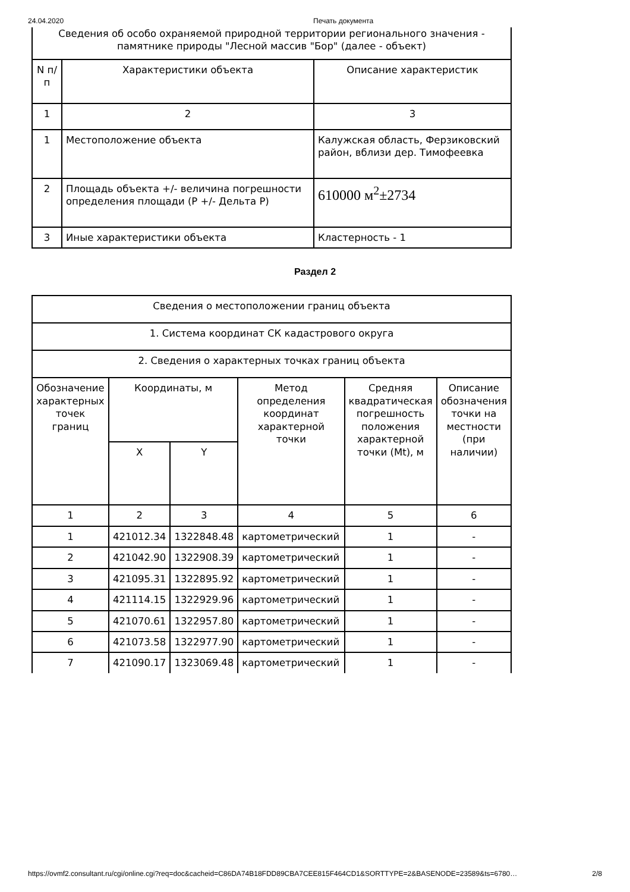24.04.2020 Печать документа
| Сведения об особо охраняемой природной территории регионального значения - памятнике природы "Лесной массив "Бор" (далее - объект) | | |
| N п/п | Характеристики объекта | Описание характеристик |
| 1 | 2 | 3 |
| 1 | Местоположение объекта | Калужская область, Ферзиковский район, вблизи дер. Тимофеевка |
| 2 | Площадь объекта +/- величина погрешности определения площади (P +/- Дельта P) | 610000 м<sup>2</sup>±2734 |
| 3 | Иные характеристики объекта | Кластерность - 1 |
Раздел 2
| Сведения о местоположении границ объекта | | | | | |
| 1. Система координат СК кадастрового округа | | | | | |
| 2. Сведения о характерных точках границ объекта | | | | | |
| Обозначение характерных точек границ | Координаты, м | | Метод определения координат характерной точки | Средняя квадратическая погрешность положения характерной точки (Mt), м | Описание обозначения точки на местности (при наличии) |
| | X | Y | | | |
| 1 | 2 | 3 | 4 | 5 | 6 |
| 1 | 421012.34 | 1322848.48 | картометрический | 1 | - |
| 2 | 421042.90 | 1322908.39 | картометрический | 1 | - |
| 3 | 421095.31 | 1322895.92 | картометрический | 1 | - |
| 4 | 421114.15 | 1322929.96 | картометрический | 1 | - |
| 5 | 421070.61 | 1322957.80 | картометрический | 1 | - |
| 6 | 421073.58 | 1322977.90 | картометрический | 1 | - |
| 7 | 421090.17 | 1323069.48 | картометрический | 1 | - |
https://ovmf2.consultant.ru/cgi/online.cgi?req=doc&cacheid=C86DA74B18FDD89CBA7CEE815F464CD1&SORTTYPE=2&BASENODE=23589&ts=6780… 2/8